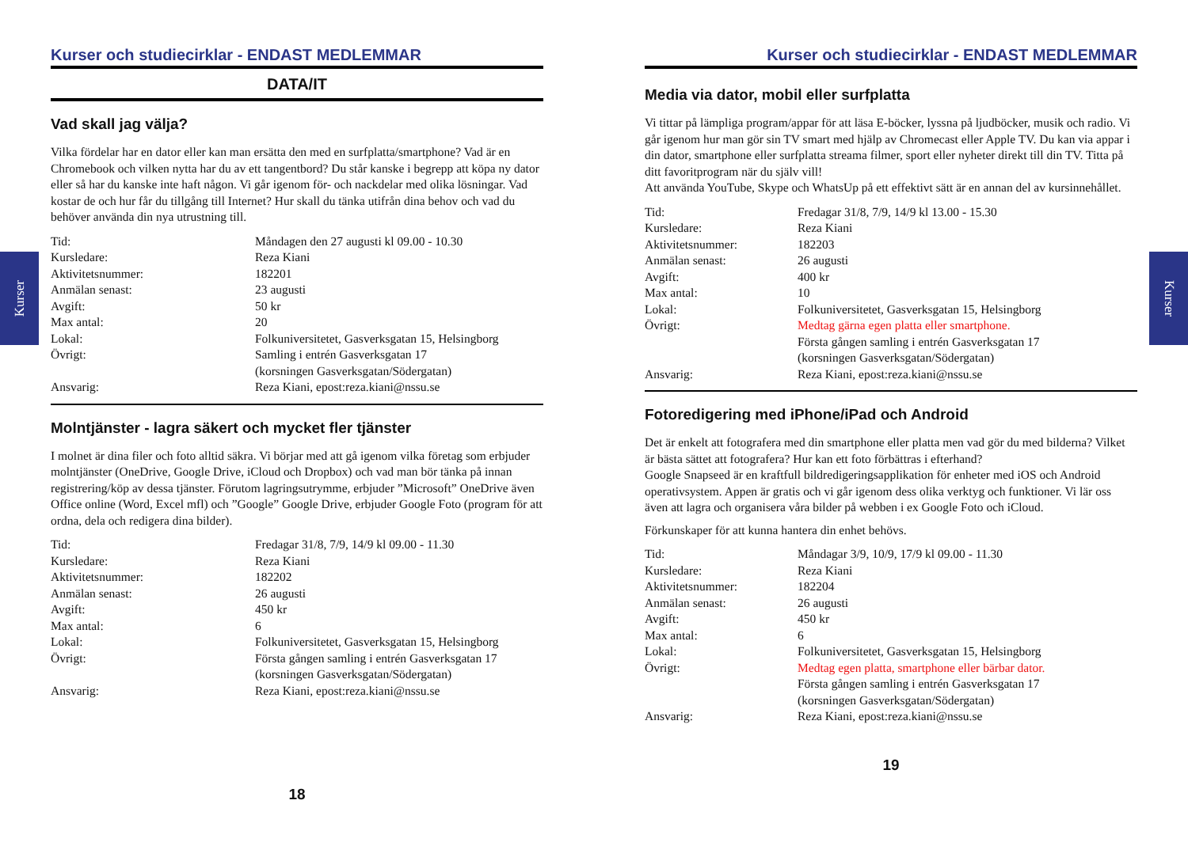Kurser
Kurser
Kurser och studiecirklar - ENDAST MEDLEMMAR
DATA/IT
Vad skall jag välja?
Vilka fördelar har en dator eller kan man ersätta den med en surfplatta/smartphone? Vad är en Chromebook och vilken nytta har du av ett tangentbord? Du står kanske i begrepp att köpa ny dator eller så har du kanske inte haft någon. Vi går igenom för- och nackdelar med olika lösningar. Vad kostar de och hur får du tillgång till Internet? Hur skall du tänka utifrån dina behov och vad du behöver använda din nya utrustning till.
| Tid: | Måndagen den 27 augusti kl 09.00 - 10.30 |
| Kursledare: | Reza Kiani |
| Aktivitetsnummer: | 182201 |
| Anmälan senast: | 23 augusti |
| Avgift: | 50 kr |
| Max antal: | 20 |
| Lokal: | Folkuniversitetet, Gasverksgatan 15, Helsingborg |
| Övrigt: | Samling i entrén Gasverksgatan 17 (korsningen Gasverksgatan/Södergatan) |
| Ansvarig: | Reza Kiani, epost:reza.kiani@nssu.se |
Molntjänster - lagra säkert och mycket fler tjänster
I molnet är dina filer och foto alltid säkra. Vi börjar med att gå igenom vilka företag som erbjuder molntjänster (OneDrive, Google Drive, iCloud och Dropbox) och vad man bör tänka på innan registrering/köp av dessa tjänster. Förutom lagringsutrymme, erbjuder ”Microsoft” OneDrive även Office online (Word, Excel mfl) och ”Google” Google Drive, erbjuder Google Foto (program för att ordna, dela och redigera dina bilder).
| Tid: | Fredagar 31/8, 7/9, 14/9 kl 09.00 - 11.30 |
| Kursledare: | Reza Kiani |
| Aktivitetsnummer: | 182202 |
| Anmälan senast: | 26 augusti |
| Avgift: | 450 kr |
| Max antal: | 6 |
| Lokal: | Folkuniversitetet, Gasverksgatan 15, Helsingborg |
| Övrigt: | Första gången samling i entrén Gasverksgatan 17 (korsningen Gasverksgatan/Södergatan) |
| Ansvarig: | Reza Kiani, epost:reza.kiani@nssu.se |
18
Kurser och studiecirklar - ENDAST MEDLEMMAR
Media via dator, mobil eller surfplatta
Vi tittar på lämpliga program/appar för att läsa E-böcker, lyssna på ljudböcker, musik och radio. Vi går igenom hur man gör sin TV smart med hjälp av Chromecast eller Apple TV. Du kan via appar i din dator, smartphone eller surfplatta streama filmer, sport eller nyheter direkt till din TV. Titta på ditt favoritprogram när du själv vill!
Att använda YouTube, Skype och WhatsUp på ett effektivt sätt är en annan del av kursinnehållet.
| Tid: | Fredagar 31/8, 7/9, 14/9 kl 13.00 - 15.30 |
| Kursledare: | Reza Kiani |
| Aktivitetsnummer: | 182203 |
| Anmälan senast: | 26 augusti |
| Avgift: | 400 kr |
| Max antal: | 10 |
| Lokal: | Folkuniversitetet, Gasverksgatan 15, Helsingborg |
| Övrigt: | Medtag gärna egen platta eller smartphone. Första gången samling i entrén Gasverksgatan 17 (korsningen Gasverksgatan/Södergatan) |
| Ansvarig: | Reza Kiani, epost:reza.kiani@nssu.se |
Fotoredigering med iPhone/iPad och Android
Det är enkelt att fotografera med din smartphone eller platta men vad gör du med bilderna? Vilket är bästa sättet att fotografera? Hur kan ett foto förbättras i efterhand?
Google Snapseed är en kraftfull bildredigeringsapplikation för enheter med iOS och Android operativsystem. Appen är gratis och vi går igenom dess olika verktyg och funktioner. Vi lär oss även att lagra och organisera våra bilder på webben i ex Google Foto och iCloud.
Förkunskaper för att kunna hantera din enhet behövs.
| Tid: | Måndagar 3/9, 10/9, 17/9 kl 09.00 - 11.30 |
| Kursledare: | Reza Kiani |
| Aktivitetsnummer: | 182204 |
| Anmälan senast: | 26 augusti |
| Avgift: | 450 kr |
| Max antal: | 6 |
| Lokal: | Folkuniversitetet, Gasverksgatan 15, Helsingborg |
| Övrigt: | Medtag egen platta, smartphone eller bärbar dator. Första gången samling i entrén Gasverksgatan 17 (korsningen Gasverksgatan/Södergatan) |
| Ansvarig: | Reza Kiani, epost:reza.kiani@nssu.se |
19